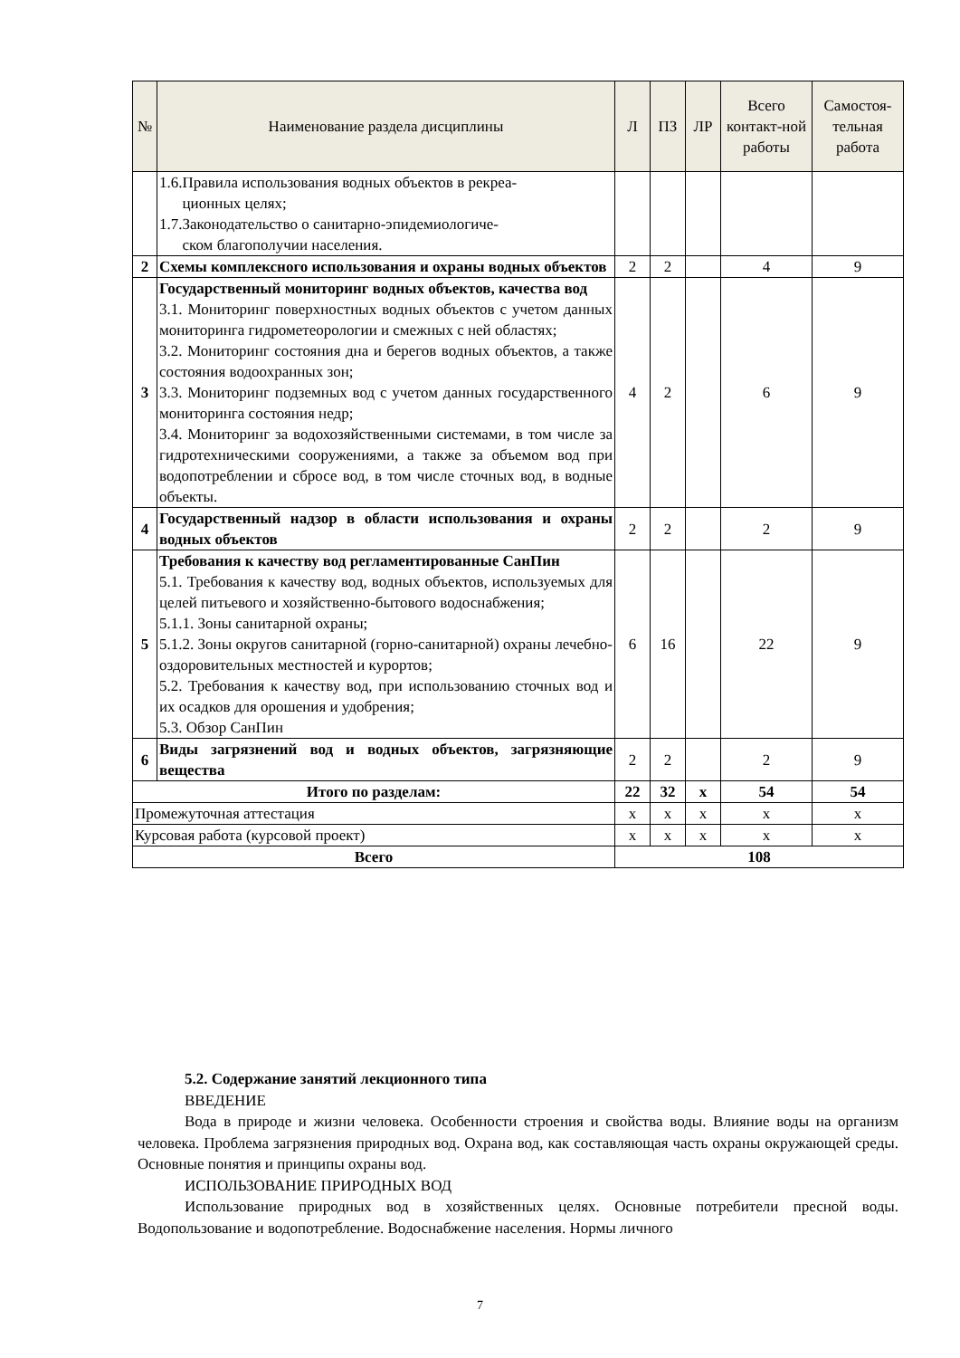| № | Наименование раздела дисциплины | Л | ПЗ | ЛР | Всего контакт-ной работы | Самостоя-тельная работа |
| --- | --- | --- | --- | --- | --- | --- |
| | 1.6.Правила использования водных объектов в рекреа- ционных целях; 1.7.Законодательство о санитарно-эпидемиологиче- ском благополучии населения. | | | | | |
| 2 | Схемы комплексного использования и охраны водных объектов | 2 | 2 | | 4 | 9 |
| 3 | Государственный мониторинг водных объектов, качества вод 3.1. Мониторинг поверхностных водных объектов с учетом данных мониторинга гидрометеорологии и смежных с ней областях; 3.2. Мониторинг состояния дна и берегов водных объектов, а также состояния водоохранных зон; 3.3. Мониторинг подземных вод с учетом данных государственного мониторинга состояния недр; 3.4. Мониторинг за водохозяйственными системами, в том числе за гидротехническими сооружениями, а также за объемом вод при водопотреблении и сбросе вод, в том числе сточных вод, в водные объекты. | 4 | 2 | | 6 | 9 |
| 4 | Государственный надзор в области использования и охраны водных объектов | 2 | 2 | | 2 | 9 |
| 5 | Требования к качеству вод регламентированные СанПин 5.1. Требования к качеству вод, водных объектов, используемых для целей питьевого и хозяйственно-бытового водоснабжения; 5.1.1. Зоны санитарной охраны; 5.1.2. Зоны округов санитарной (горно-санитарной) охраны лечебно-оздоровительных местностей и курортов; 5.2. Требования к качеству вод, при использованию сточных вод и их осадков для орошения и удобрения; 5.3. Обзор СанПин | 6 | 16 | | 22 | 9 |
| 6 | Виды загрязнений вод и водных объектов, загрязняющие вещества | 2 | 2 | | 2 | 9 |
| Итого по разделам: | | 22 | 32 | х | 54 | 54 |
| Промежуточная аттестация | | х | х | х | х | х |
| Курсовая работа (курсовой проект) | | х | х | х | х | х |
| Всего | | 108 | | | | |
5.2. Содержание занятий лекционного типа
ВВЕДЕНИЕ
Вода в природе и жизни человека. Особенности строения и свойства воды. Влияние воды на организм человека. Проблема загрязнения природных вод. Охрана вод, как составляющая часть охраны окружающей среды. Основные понятия и принципы охраны вод.
ИСПОЛЬЗОВАНИЕ ПРИРОДНЫХ ВОД
Использование природных вод в хозяйственных целях. Основные потребители пресной воды. Водопользование и водопотребление. Водоснабжение населения. Нормы личного
7